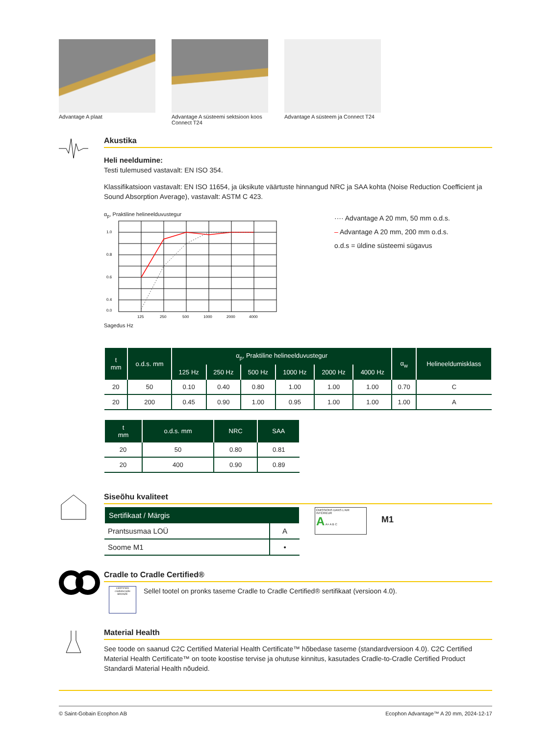Advantage A plaat Advantage A süsteemi sektsioon koos Connect T24
Advantage A süsteem ja Connect T24
Akustika
Heli neeldumine:
Testi tulemused vastavalt: EN ISO 354.
Klassifikatsioon vastavalt: EN ISO 11654, ja üksikute väärtuste hinnangud NRC ja SAA kohta (Noise Reduction Coefficient ja Sound Absorption Average), vastavalt: ASTM C 423.
α<sub>p</sub>, Praktiline helineelduvustegur
1.0
0.8
0.6
0.4
0.0
125
250
500
1000
2000
4000
Sagedus Hz
···· Advantage A 20 mm, 50 mm o.d.s.
– Advantage A 20 mm, 200 mm o.d.s.
o.d.s = üldine süsteemi sügavus
| t mm | o.d.s. mm | α<sub>p</sub>, Praktiline helineelduvustegur | | | | | | α<sub>w</sub> | Helineeldumisklass |
| --- | --- | --- | --- | --- | --- | --- | --- | --- | --- |
| | | 125 Hz | 250 Hz | 500 Hz | 1000 Hz | 2000 Hz | 4000 Hz | | |
| 20 | 50 | 0.10 | 0.40 | 0.80 | 1.00 | 1.00 | 1.00 | 0.70 | C |
| 20 | 200 | 0.45 | 0.90 | 1.00 | 0.95 | 1.00 | 1.00 | 1.00 | A |
| t mm | o.d.s. mm | NRC | SAA |
| --- | --- | --- | --- |
| 20 | 50 | 0.80 | 0.81 |
| 20 | 400 | 0.90 | 0.89 |
Siseõhu kvaliteet
| Sertifikaat / Märgis | |
| --- | --- |
| Prantsusmaa LOÜ | A |
| Soome M1 | • |
ÉMISSIONS DANS L'AIR INTÉRIEUR
A A+ A B C
M1
Cradle to Cradle Certified®
CERTIFIED
cradletocradle
BRONZE
Sellel tootel on pronks taseme Cradle to Cradle Certified® sertifikaat (versioon 4.0).
Material Health
See toode on saanud C2C Certified Material Health Certificate™ hõbedase taseme (standardversioon 4.0). C2C Certified Material Health Certificate™ on toote koostise tervise ja ohutuse kinnitus, kasutades Cradle-to-Cradle Certified Product Standardi Material Health nõudeid.
© Saint-Gobain Ecophon AB Ecophon Advantage™ A 20 mm, 2024-12-17